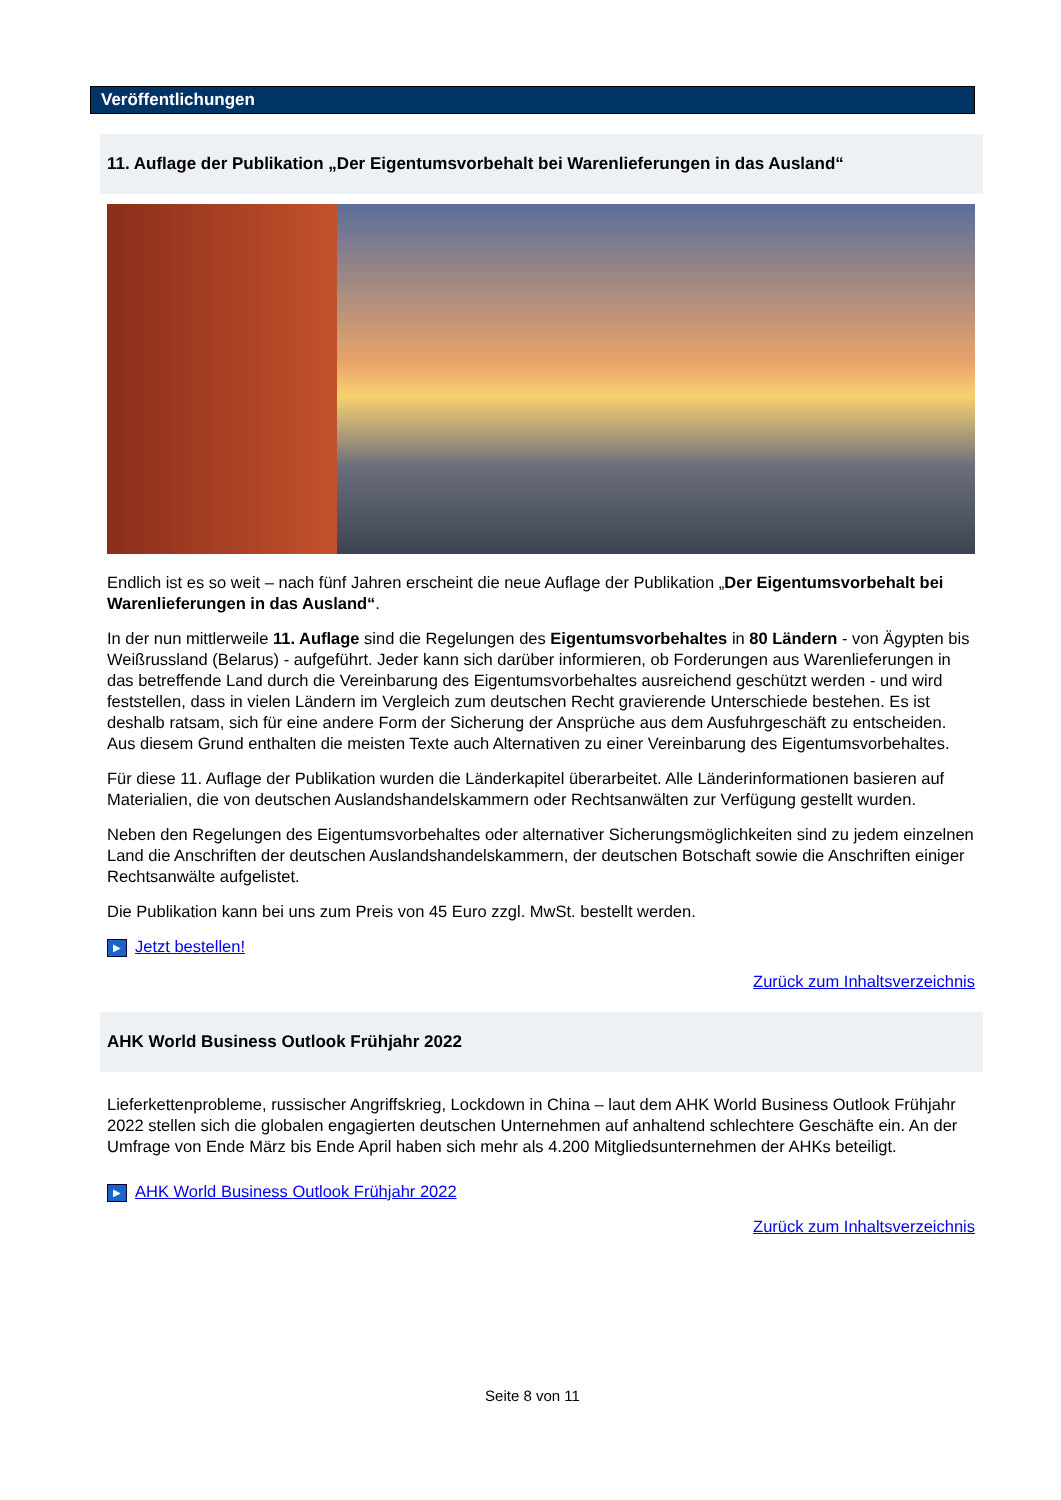Veröffentlichungen
11. Auflage der Publikation „Der Eigentumsvorbehalt bei Warenlieferungen in das Ausland“
Endlich ist es so weit – nach fünf Jahren erscheint die neue Auflage der Publikation „Der Eigentumsvorbehalt bei Warenlieferungen in das Ausland“.
In der nun mittlerweile 11. Auflage sind die Regelungen des Eigentumsvorbehaltes in 80 Ländern - von Ägypten bis Weißrussland (Belarus) - aufgeführt. Jeder kann sich darüber informieren, ob Forderungen aus Warenlieferungen in das betreffende Land durch die Vereinbarung des Eigentumsvorbehaltes ausreichend geschützt werden - und wird feststellen, dass in vielen Ländern im Vergleich zum deutschen Recht gravierende Unterschiede bestehen. Es ist deshalb ratsam, sich für eine andere Form der Sicherung der Ansprüche aus dem Ausfuhrgeschäft zu entscheiden. Aus diesem Grund enthalten die meisten Texte auch Alternativen zu einer Vereinbarung des Eigentumsvorbehaltes.
Für diese 11. Auflage der Publikation wurden die Länderkapitel überarbeitet. Alle Länderinformationen basieren auf Materialien, die von deutschen Auslandshandelskammern oder Rechtsanwälten zur Verfügung gestellt wurden.
Neben den Regelungen des Eigentumsvorbehaltes oder alternativer Sicherungsmöglichkeiten sind zu jedem einzelnen Land die Anschriften der deutschen Auslandshandelskammern, der deutschen Botschaft sowie die Anschriften einiger Rechtsanwälte aufgelistet.
Die Publikation kann bei uns zum Preis von 45 Euro zzgl. MwSt. bestellt werden.
▶ Jetzt bestellen!
Zurück zum Inhaltsverzeichnis
AHK World Business Outlook Frühjahr 2022
Lieferkettenprobleme, russischer Angriffskrieg, Lockdown in China – laut dem AHK World Business Outlook Frühjahr 2022 stellen sich die globalen engagierten deutschen Unternehmen auf anhaltend schlechtere Geschäfte ein. An der Umfrage von Ende März bis Ende April haben sich mehr als 4.200 Mitgliedsunternehmen der AHKs beteiligt.
▶ AHK World Business Outlook Frühjahr 2022
Zurück zum Inhaltsverzeichnis
Seite 8 von 11